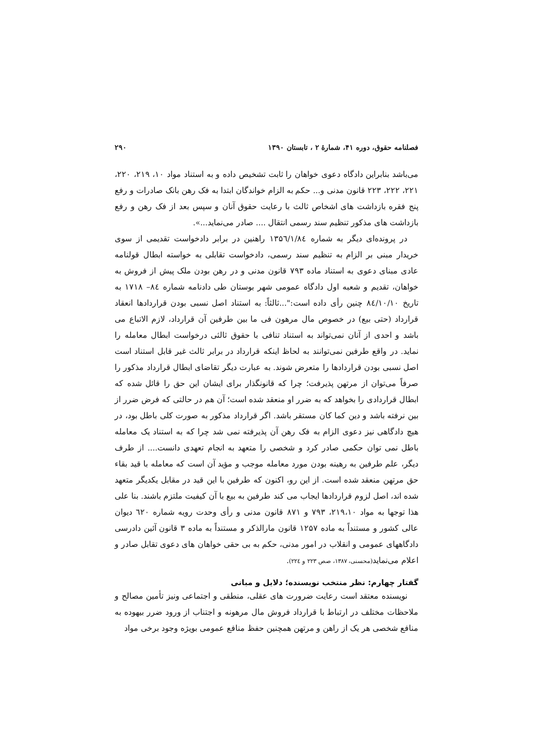فصلنامه حقوق، دوره ۴۱، شمارۀ ۲ ، تابستان ۱۳۹۰ ۲۹۰
می‌باشد بنابراین دادگاه دعوی خواهان را ثابت تشخیص داده و به استناد مواد ۱۰، ۲۱۹، ۲۲۰، ۲۲۱، ۲۲۲، ۲۲۳ قانون مدنی و... حکم به الزام خواندگان ابتدا به فک رهن بانک صادرات و رفع پنج فقره بازداشت های اشخاص ثالث با رعایت حقوق آنان و سپس بعد از فک رهن و رفع بازداشت های مذکور تنظیم سند رسمی انتقال .... صادر می‌نماید...».
در پرونده‌ای دیگر به شماره ۱۳۵٦/۱/۸٤ راهنین در برابر دادخواست تقدیمی از سوی خریدار مبنی بر الزام به تنظیم سند رسمی، دادخواست تقابلی به خواسته ابطال قولنامه عادی مبنای دعوی به استناد ماده ۷۹۳ قانون مدنی و در رهن بودن ملک پیش از فروش به خواهان، تقدیم و شعبه اول دادگاه عمومی شهر بوستان طی دادنامه شماره ۸٤– ۱۷۱۸ به تاریخ ۸٤/۱۰/۱۰ چنین رأی داده است:"...ثالثاً: به استناد اصل نسبی بودن قراردادها انعقاد قرارداد (حتی بیع) در خصوص مال مرهون فی ما بین طرفین آن قرارداد، لازم الاتباع می باشد و احدی از آنان نمی‌تواند به استناد تنافی با حقوق ثالثی درخواست ابطال معامله را نماید. در واقع طرفین نمی‌توانند به لحاظ اینکه قرارداد در برابر ثالث غیر قابل استناد است اصل نسبی بودن قراردادها را متعرض شوند. به عبارت دیگر تقاضای ابطال قرارداد مذکور را صرفاً می‌توان از مرتهن پذیرفت؛ چرا که قانونگذار برای ایشان این حق را قائل شده که ابطال قراردادی را بخواهد که به ضرر او منعقد شده است؛ آن هم در حالتی که فرض ضرر از بین نرفته باشد و دین کما کان مستقر باشد. اگر قرارداد مذکور به صورت کلی باطل بود، در هیچ دادگاهی نیز دعوی الزام به فک رهن آن پذیرفته نمی شد چرا که به استناد یک معامله باطل نمی توان حکمی صادر کرد و شخصی را متعهد به انجام تعهدی دانست.... از طرف دیگر، علم طرفین به رهینه بودن مورد معامله موجب و مؤید آن است که معامله با قید بقاء حق مرتهن منعقد شده است. از این رو، اکنون که طرفین با این قید در مقابل یکدیگر متعهد شده اند، اصل لزوم قراردادها ایجاب می کند طرفین به بیع با آن کیفیت ملتزم باشند. بنا علی هذا توجها به مواد ۲۱۹،۱۰، ۷۹۳ و ۸۷۱ قانون مدنی و رأی وحدت رویه شماره ٦۲۰ دیوان عالی کشور و مستنداً به ماده ۱۲۵۷ قانون مارالذکر و مستنداً به ماده ۳ قانون آئین دادرسی دادگاههای عمومی و انقلاب در امور مدنی، حکم به بی حقی خواهان های دعوی تقابل صادر و اعلام می‌نماید(محسنی، ۱۳۸۷، صص ۲۲۳ و ۲۲٤).
گفتار چهارم: نظر منتخب نویسنده؛ دلایل و مبانی
نویسنده معتقد است رعایت ضرورت های عقلی، منطقی و اجتماعی ونیز تأمین مصالح و ملاحظات مختلف در ارتباط با قرارداد فروش مال مرهونه و اجتناب از ورود ضرر بیهوده به منافع شخصی هر یک از راهن و مرتهن همچنین حفظ منافع عمومی بویژه وجود برخی مواد